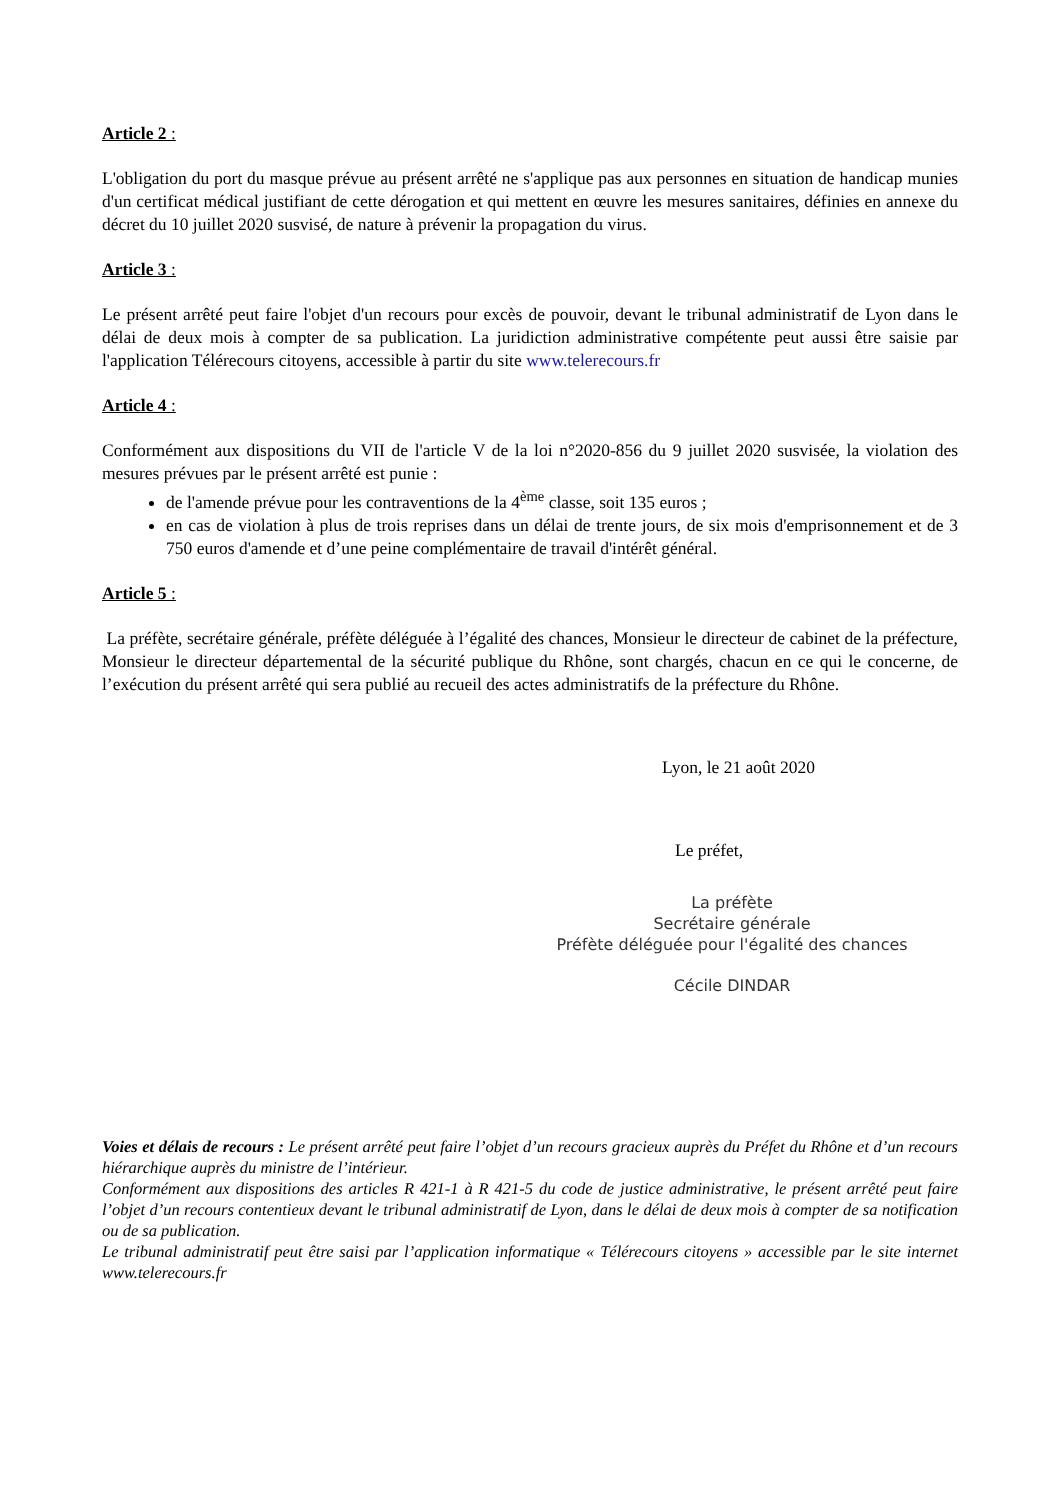Article 2 :
L'obligation du port du masque prévue au présent arrêté ne s'applique pas aux personnes en situation de handicap munies d'un certificat médical justifiant de cette dérogation et qui mettent en œuvre les mesures sanitaires, définies en annexe du décret du 10 juillet 2020 susvisé, de nature à prévenir la propagation du virus.
Article 3 :
Le présent arrêté peut faire l'objet d'un recours pour excès de pouvoir, devant le tribunal administratif de Lyon dans le délai de deux mois à compter de sa publication. La juridiction administrative compétente peut aussi être saisie par l'application Télérecours citoyens, accessible à partir du site www.telerecours.fr
Article 4 :
Conformément aux dispositions du VII de l'article V de la loi n°2020-856 du 9 juillet 2020 susvisée, la violation des mesures prévues par le présent arrêté est punie :
de l'amende prévue pour les contraventions de la 4<sup>ème</sup> classe, soit 135 euros ;
en cas de violation à plus de trois reprises dans un délai de trente jours, de six mois d'emprisonnement et de 3 750 euros d'amende et d’une peine complémentaire de travail d'intérêt général.
Article 5 :
La préfète, secrétaire générale, préfète déléguée à l’égalité des chances, Monsieur le directeur de cabinet de la préfecture, Monsieur le directeur départemental de la sécurité publique du Rhône, sont chargés, chacun en ce qui le concerne, de l’exécution du présent arrêté qui sera publié au recueil des actes administratifs de la préfecture du Rhône.
Lyon, le 21 août 2020
Le préfet,
La préfète
Secrétaire générale
Préfète déléguée pour l'égalité des chances
Cécile DINDAR
Voies et délais de recours : Le présent arrêté peut faire l’objet d’un recours gracieux auprès du Préfet du Rhône et d’un recours hiérarchique auprès du ministre de l’intérieur.
Conformément aux dispositions des articles R 421-1 à R 421-5 du code de justice administrative, le présent arrêté peut faire l’objet d’un recours contentieux devant le tribunal administratif de Lyon, dans le délai de deux mois à compter de sa notification ou de sa publication.
Le tribunal administratif peut être saisi par l’application informatique « Télérecours citoyens » accessible par le site internet www.telerecours.fr